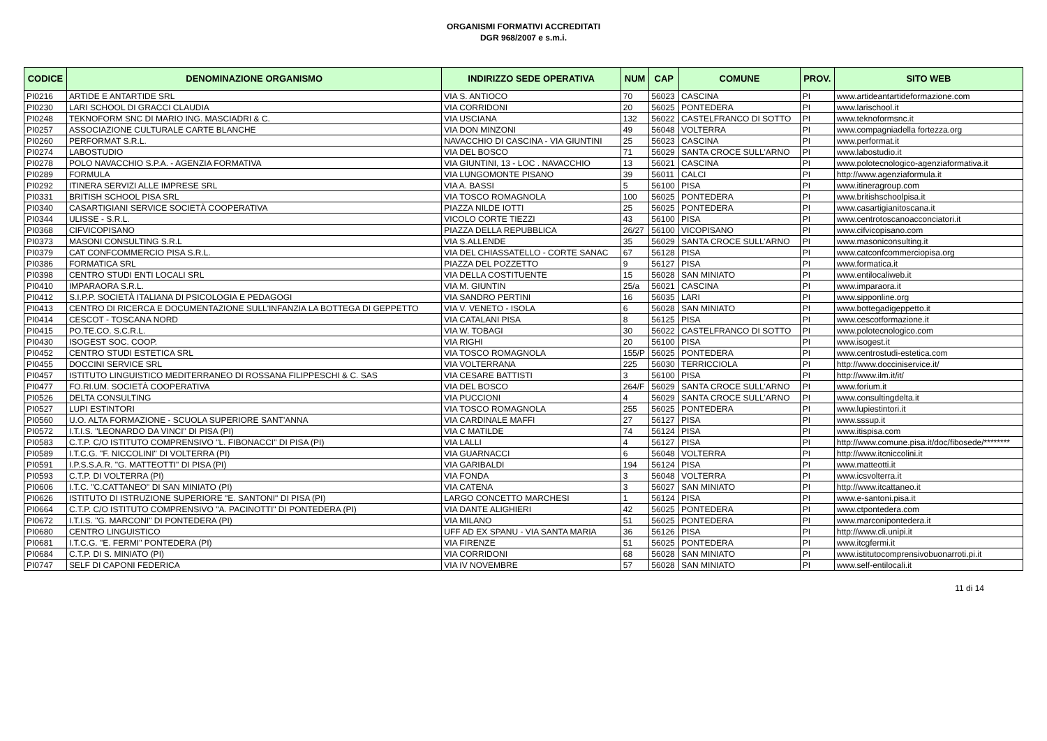ORGANISMI FORMATIVI ACCREDITATI
DGR 968/2007 e s.m.i.
| CODICE | DENOMINAZIONE ORGANISMO | INDIRIZZO SEDE OPERATIVA | NUM | CAP | COMUNE | PROV. | SITO WEB |
| --- | --- | --- | --- | --- | --- | --- | --- |
| PI0216 | ARTIDE E ANTARTIDE SRL | VIA S. ANTIOCO | 70 | 56023 | CASCINA | PI | www.artideantartideformazione.com |
| PI0230 | LARI SCHOOL DI GRACCI CLAUDIA | VIA CORRIDONI | 20 | 56025 | PONTEDERA | PI | www.larischool.it |
| PI0248 | TEKNOFORM SNC DI MARIO ING. MASCIADRI & C. | VIA USCIANA | 132 | 56022 | CASTELFRANCO DI SOTTO | PI | www.teknoformsnc.it |
| PI0257 | ASSOCIAZIONE CULTURALE CARTE BLANCHE | VIA DON MINZONI | 49 | 56048 | VOLTERRA | PI | www.compagniadella fortezza.org |
| PI0260 | PERFORMAT S.R.L. | NAVACCHIO DI CASCINA - VIA GIUNTINI | 25 | 56023 | CASCINA | PI | www.performat.it |
| PI0274 | LABOSTUDIO | VIA DEL BOSCO | 71 | 56029 | SANTA CROCE SULL'ARNO | PI | www.labostudio.it |
| PI0278 | POLO NAVACCHIO S.P.A. - AGENZIA FORMATIVA | VIA GIUNTINI, 13 - LOC . NAVACCHIO | 13 | 56021 | CASCINA | PI | www.polotecnologico-agenziaformativa.it |
| PI0289 | FORMULA | VIA LUNGOMONTE PISANO | 39 | 56011 | CALCI | PI | http://www.agenziaformula.it |
| PI0292 | ITINERA SERVIZI ALLE IMPRESE SRL | VIA A. BASSI | 5 | 56100 | PISA | PI | www.itineragroup.com |
| PI0331 | BRITISH SCHOOL PISA SRL | VIA TOSCO ROMAGNOLA | 100 | 56025 | PONTEDERA | PI | www.britishschoolpisa.it |
| PI0340 | CASARTIGIANI SERVICE SOCIETÀ COOPERATIVA | PIAZZA NILDE IOTTI | 25 | 56025 | PONTEDERA | PI | www.casartigianitoscana.it |
| PI0344 | ULISSE - S.R.L. | VICOLO CORTE TIEZZI | 43 | 56100 | PISA | PI | www.centrotoscanoacconciatori.it |
| PI0368 | CIFVICOPISANO | PIAZZA DELLA REPUBBLICA | 26/27 | 56100 | VICOPISANO | PI | www.cifvicopisano.com |
| PI0373 | MASONI CONSULTING S.R.L | VIA S.ALLENDE | 35 | 56029 | SANTA CROCE SULL'ARNO | PI | www.masoniconsulting.it |
| PI0379 | CAT CONFCOMMERCIO PISA S.R.L. | VIA DEL CHIASSATELLO - CORTE SANAC | 67 | 56128 | PISA | PI | www.catconfcommerciopisa.org |
| PI0386 | FORMATICA SRL | PIAZZA DEL POZZETTO | 9 | 56127 | PISA | PI | www.formatica.it |
| PI0398 | CENTRO STUDI ENTI LOCALI SRL | VIA DELLA COSTITUENTE | 15 | 56028 | SAN MINIATO | PI | www.entilocaliweb.it |
| PI0410 | IMPARAORA S.R.L. | VIA M. GIUNTIN | 25/a | 56021 | CASCINA | PI | www.imparaora.it |
| PI0412 | S.I.P.P. SOCIETÀ ITALIANA DI PSICOLOGIA E PEDAGOGI | VIA SANDRO PERTINI | 16 | 56035 | LARI | PI | www.sipponline.org |
| PI0413 | CENTRO DI RICERCA E DOCUMENTAZIONE SULL'INFANZIA LA BOTTEGA DI GEPPETTO | VIA V. VENETO - ISOLA | 6 | 56028 | SAN MINIATO | PI | www.bottegadigeppetto.it |
| PI0414 | CESCOT - TOSCANA NORD | VIA CATALANI PISA | 8 | 56125 | PISA | PI | www.cescotformazione.it |
| PI0415 | PO.TE.CO. S.C.R.L. | VIA W. TOBAGI | 30 | 56022 | CASTELFRANCO DI SOTTO | PI | www.polotecnologico.com |
| PI0430 | ISOGEST SOC. COOP. | VIA RIGHI | 20 | 56100 | PISA | PI | www.isogest.it |
| PI0452 | CENTRO STUDI ESTETICA SRL | VIA TOSCO ROMAGNOLA | 155/P | 56025 | PONTEDERA | PI | www.centrostudi-estetica.com |
| PI0455 | DOCCINI SERVICE SRL | VIA VOLTERRANA | 225 | 56030 | TERRICCIOLA | PI | http://www.docciniservice.it/ |
| PI0457 | ISTITUTO LINGUISTICO MEDITERRANEO DI ROSSANA FILIPPESCHI & C. SAS | VIA CESARE BATTISTI | 3 | 56100 | PISA | PI | http://www.ilm.it/it/ |
| PI0477 | FO.RI.UM. SOCIETÀ COOPERATIVA | VIA DEL BOSCO | 264/F | 56029 | SANTA CROCE SULL'ARNO | PI | www.forium.it |
| PI0526 | DELTA CONSULTING | VIA PUCCIONI | 4 | 56029 | SANTA CROCE SULL'ARNO | PI | www.consultingdelta.it |
| PI0527 | LUPI ESTINTORI | VIA TOSCO ROMAGNOLA | 255 | 56025 | PONTEDERA | PI | www.lupiestintori.it |
| PI0560 | U.O. ALTA FORMAZIONE - SCUOLA SUPERIORE SANT'ANNA | VIA CARDINALE MAFFI | 27 | 56127 | PISA | PI | www.sssup.it |
| PI0572 | I.T.I.S. "LEONARDO DA VINCI" DI PISA (PI) | VIA C MATILDE | 74 | 56124 | PISA | PI | www.itispisa.com |
| PI0583 | C.T.P. C/O ISTITUTO COMPRENSIVO "L. FIBONACCI" DI PISA (PI) | VIA LALLI | 4 | 56127 | PISA | PI | http://www.comune.pisa.it/doc/fibosede/******** |
| PI0589 | I.T.C.G. "F. NICCOLINI" DI VOLTERRA (PI) | VIA GUARNACCI | 6 | 56048 | VOLTERRA | PI | http://www.itcniccolini.it |
| PI0591 | I.P.S.S.A.R. "G. MATTEOTTI" DI PISA (PI) | VIA GARIBALDI | 194 | 56124 | PISA | PI | www.matteotti.it |
| PI0593 | C.T.P. DI VOLTERRA (PI) | VIA FONDA | 3 | 56048 | VOLTERRA | PI | www.icsvolterra.it |
| PI0606 | I.T.C. "C.CATTANEO" DI SAN MINIATO (PI) | VIA CATENA | 3 | 56027 | SAN MINIATO | PI | http://www.itcattaneo.it |
| PI0626 | ISTITUTO DI ISTRUZIONE SUPERIORE "E. SANTONI" DI PISA (PI) | LARGO CONCETTO MARCHESI | 1 | 56124 | PISA | PI | www.e-santoni.pisa.it |
| PI0664 | C.T.P. C/O ISTITUTO COMPRENSIVO "A. PACINOTTI" DI PONTEDERA (PI) | VIA DANTE ALIGHIERI | 42 | 56025 | PONTEDERA | PI | www.ctpontedera.com |
| PI0672 | I.T.I.S. "G. MARCONI" DI PONTEDERA (PI) | VIA MILANO | 51 | 56025 | PONTEDERA | PI | www.marconipontedera.it |
| PI0680 | CENTRO LINGUISTICO | UFF AD EX SPANU - VIA SANTA MARIA | 36 | 56126 | PISA | PI | http://www.cli.unipi.it |
| PI0681 | I.T.C.G. "E. FERMI" PONTEDERA (PI) | VIA FIRENZE | 51 | 56025 | PONTEDERA | PI | www.itcgfermi.it |
| PI0684 | C.T.P. DI S. MINIATO (PI) | VIA CORRIDONI | 68 | 56028 | SAN MINIATO | PI | www.istitutocomprensivobuonarroti.pi.it |
| PI0747 | SELF DI CAPONI FEDERICA | VIA IV NOVEMBRE | 57 | 56028 | SAN MINIATO | PI | www.self-entilocali.it |
11 di 14